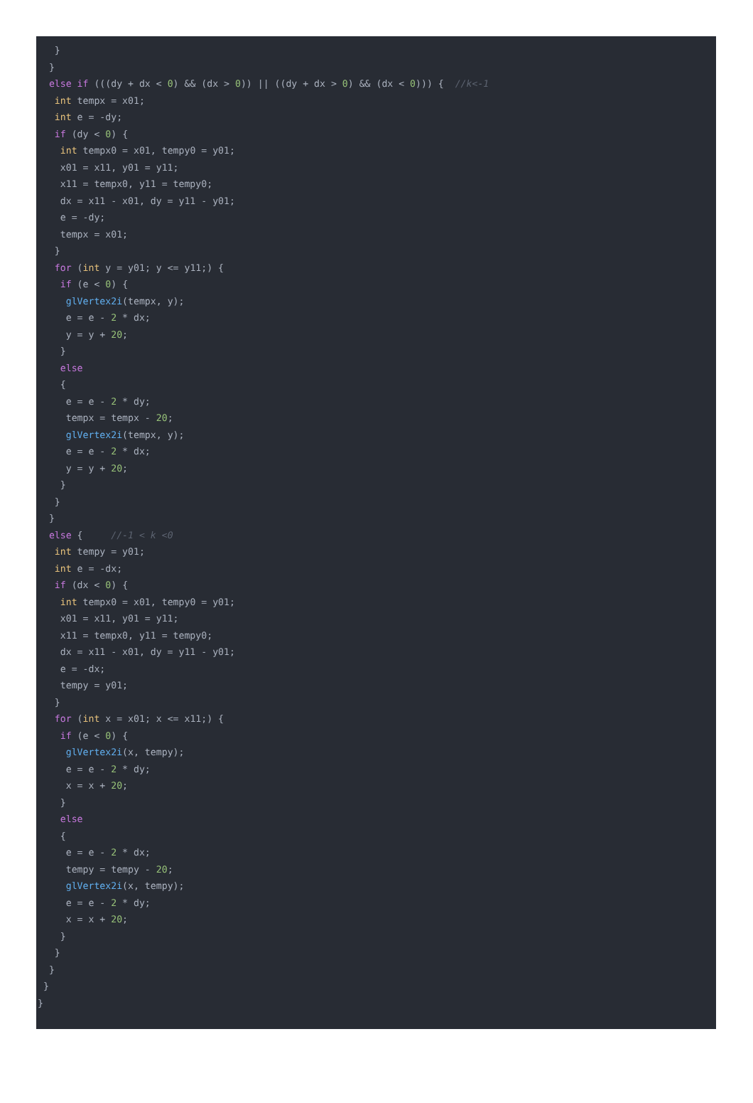}
  }
  else if (((dy + dx < 0) && (dx > 0)) || ((dy + dx > 0) && (dx < 0))) {  //k<-1
   int tempx = x01;
   int e = -dy;
   if (dy < 0) {
    int tempx0 = x01, tempy0 = y01;
    x01 = x11, y01 = y11;
    x11 = tempx0, y11 = tempy0;
    dx = x11 - x01, dy = y11 - y01;
    e = -dy;
    tempx = x01;
   }
   for (int y = y01; y <= y11;) {
    if (e < 0) {
     glVertex2i(tempx, y);
     e = e - 2 * dx;
     y = y + 20;
    }
    else
    {
     e = e - 2 * dy;
     tempx = tempx - 20;
     glVertex2i(tempx, y);
     e = e - 2 * dx;
     y = y + 20;
    }
   }
  }
  else {     //-1 < k <0
   int tempy = y01;
   int e = -dx;
   if (dx < 0) {
    int tempx0 = x01, tempy0 = y01;
    x01 = x11, y01 = y11;
    x11 = tempx0, y11 = tempy0;
    dx = x11 - x01, dy = y11 - y01;
    e = -dx;
    tempy = y01;
   }
   for (int x = x01; x <= x11;) {
    if (e < 0) {
     glVertex2i(x, tempy);
     e = e - 2 * dy;
     x = x + 20;
    }
    else
    {
     e = e - 2 * dx;
     tempy = tempy - 20;
     glVertex2i(x, tempy);
     e = e - 2 * dy;
     x = x + 20;
    }
   }
  }
 }
}